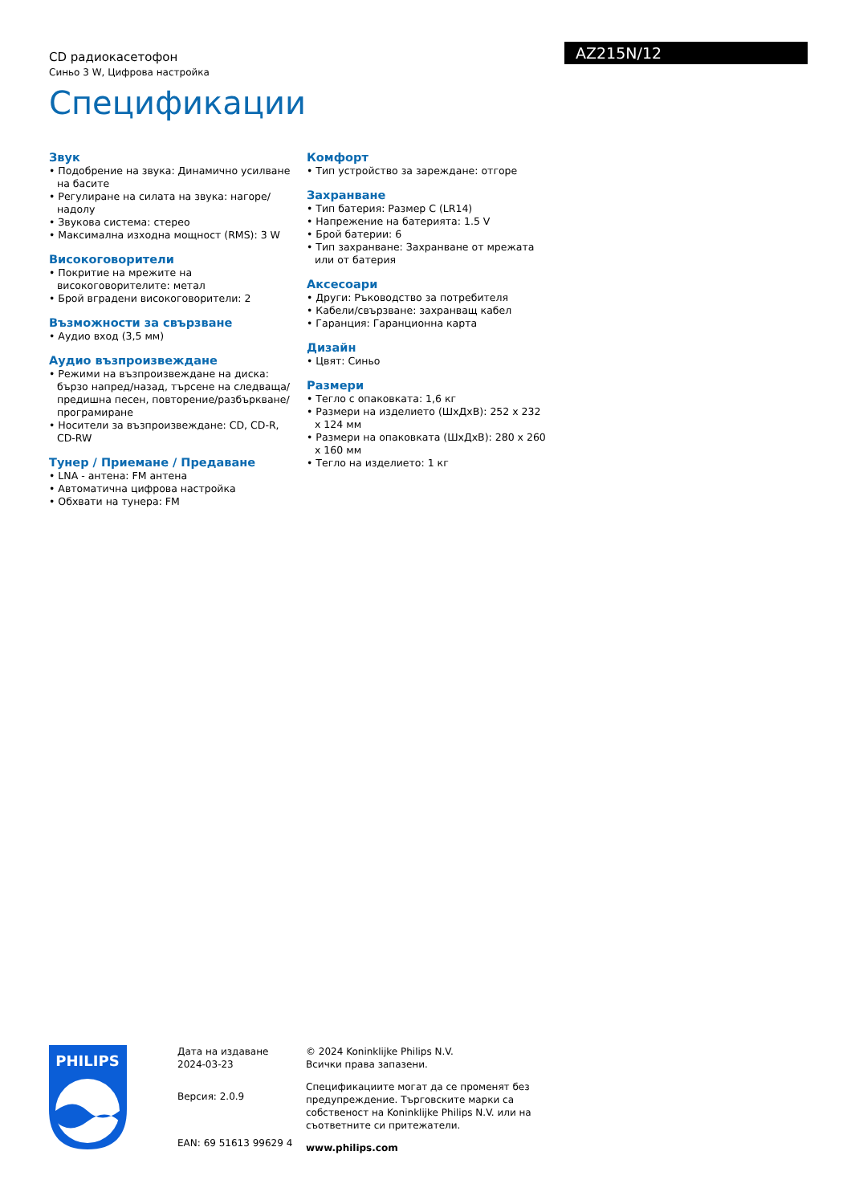CD радиокасетофон
Синьо 3 W, Цифрова настройка
AZ215N/12
Спецификации
Звук
• Подобрение на звука: Динамично усилване на басите
• Регулиране на силата на звука: нагоре/надолу
• Звукова система: стерео
• Максимална изходна мощност (RMS): 3 W
Високоговорители
• Покритие на мрежите на високоговорителите: метал
• Брой вградени високоговорители: 2
Възможности за свързване
• Аудио вход (3,5 мм)
Аудио възпроизвеждане
• Режими на възпроизвеждане на диска: бързо напред/назад, търсене на следваща/предишна песен, повторение/разбъркване/програмиране
• Носители за възпроизвеждане: CD, CD-R, CD-RW
Тунер / Приемане / Предаване
• LNA - антена: FM антена
• Автоматична цифрова настройка
• Обхвати на тунера: FM
Комфорт
• Тип устройство за зареждане: отгоре
Захранване
• Тип батерия: Размер C (LR14)
• Напрежение на батерията: 1.5 V
• Брой батерии: 6
• Тип захранване: Захранване от мрежата или от батерия
Аксесоари
• Други: Ръководство за потребителя
• Кабели/свързване: захранващ кабел
• Гаранция: Гаранционна карта
Дизайн
• Цвят: Синьо
Размери
• Тегло с опаковката: 1,6 кг
• Размери на изделието (ШхДхВ): 252 x 232 x 124 мм
• Размери на опаковката (ШхДхВ): 280 x 260 x 160 мм
• Тегло на изделието: 1 кг
PHILIPS
Дата на издаване
2024-03-23
Версия: 2.0.9
EAN: 69 51613 99629 4
© 2024 Koninklijke Philips N.V.
Всички права запазени.
Спецификациите могат да се променят без предупреждение. Търговските марки са собственост на Koninklijke Philips N.V. или на съответните си притежатели.
www.philips.com